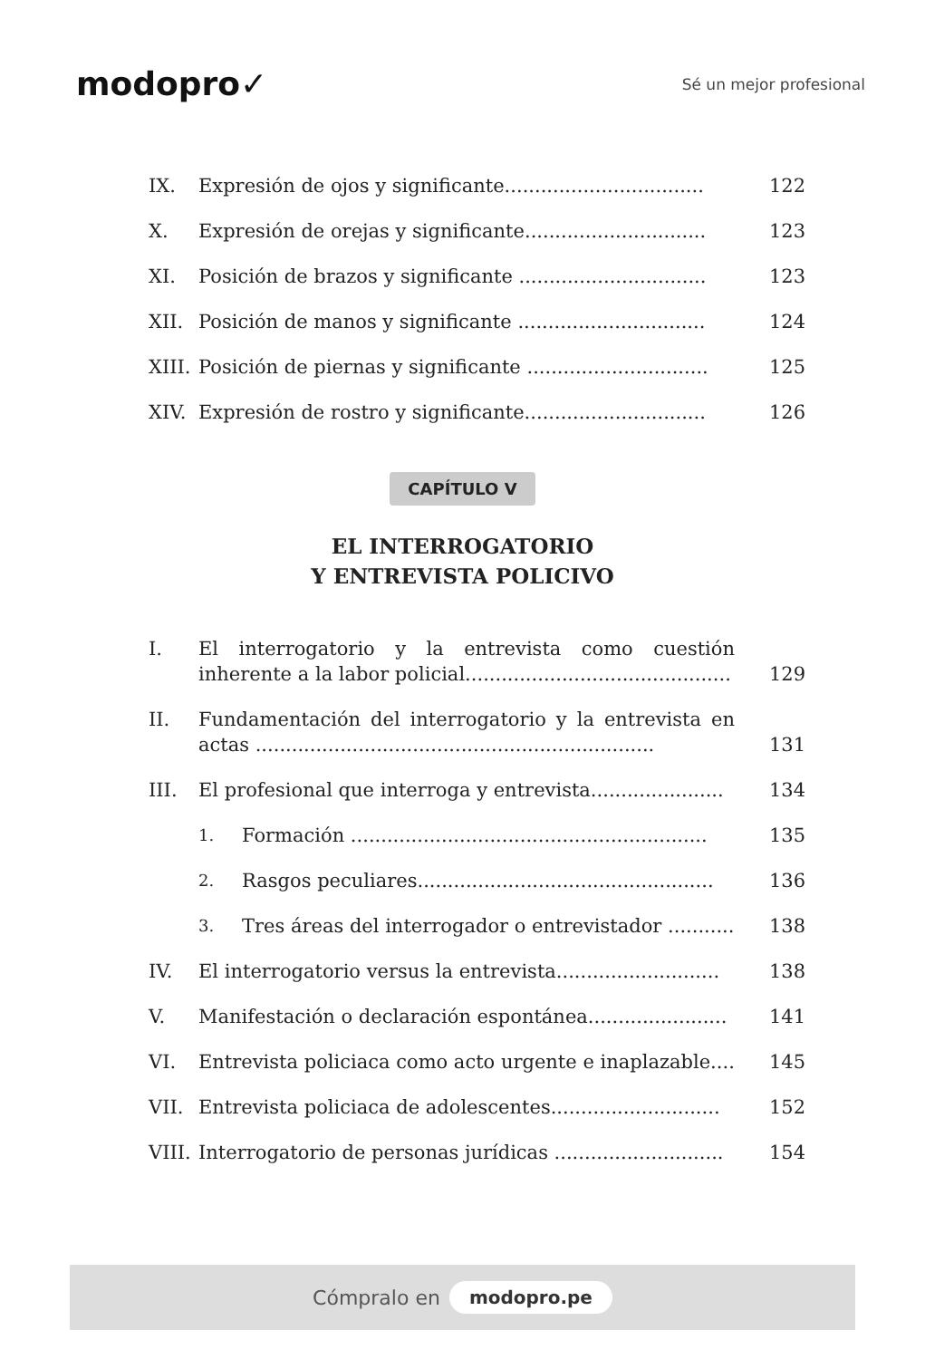modopro✓
Sé un mejor profesional
IX. Expresión de ojos y significante................................. 122
X. Expresión de orejas y significante.............................. 123
XI. Posición de brazos y significante ............................... 123
XII. Posición de manos y significante ............................... 124
XIII. Posición de piernas y significante .............................. 125
XIV. Expresión de rostro y significante.............................. 126
CAPÍTULO V
EL INTERROGATORIO
Y ENTREVISTA POLICIVO
I. El interrogatorio y la entrevista como cuestión inherente a la labor policial............................................ 129
II. Fundamentación del interrogatorio y la entrevista en actas .................................................................. 131
III. El profesional que interroga y entrevista...................... 134
1. Formación ........................................................... 135
2. Rasgos peculiares................................................. 136
3. Tres áreas del interrogador o entrevistador ........... 138
IV. El interrogatorio versus la entrevista........................... 138
V. Manifestación o declaración espontánea....................... 141
VI. Entrevista policiaca como acto urgente e inaplazable.... 145
VII. Entrevista policiaca de adolescentes............................ 152
VIII. Interrogatorio de personas jurídicas ............................ 154
Cómpralo en modopro.pe